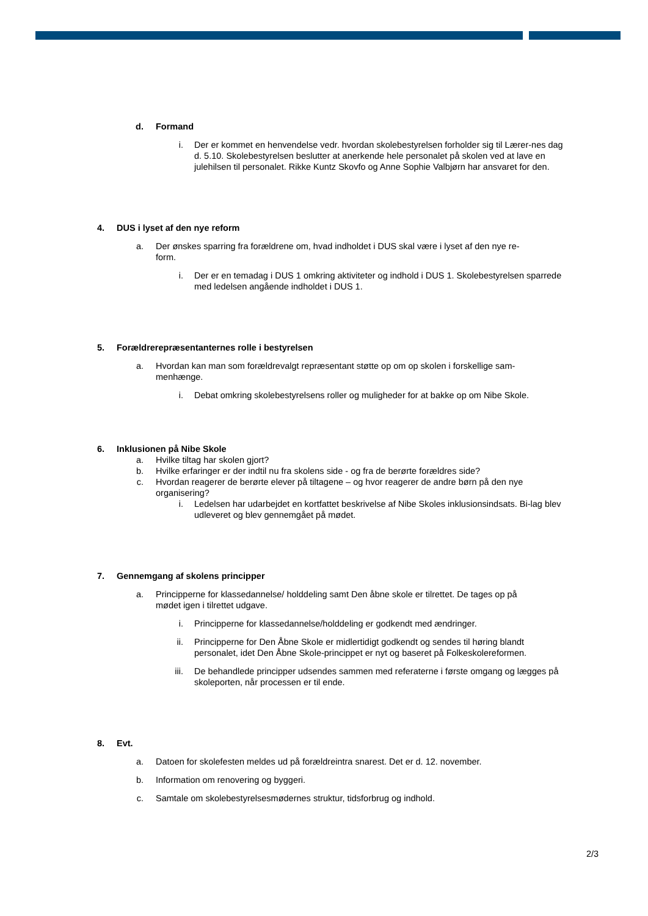d. Formand
i. Der er kommet en henvendelse vedr. hvordan skolebestyrelsen forholder sig til Lærer-nes dag d. 5.10. Skolebestyrelsen beslutter at anerkende hele personalet på skolen ved at lave en julehilsen til personalet. Rikke Kuntz Skovfo og Anne Sophie Valbjørn har ansvaret for den.
4. DUS i lyset af den nye reform
a. Der ønskes sparring fra forældrene om, hvad indholdet i DUS skal være i lyset af den nye re-form.
i. Der er en temadag i DUS 1 omkring aktiviteter og indhold i DUS 1. Skolebestyrelsen sparrede med ledelsen angående indholdet i DUS 1.
5. Forældrerepræsentanternes rolle i bestyrelsen
a. Hvordan kan man som forældrevalgt repræsentant støtte op om op skolen i forskellige sam-menhænge.
i. Debat omkring skolebestyrelsens roller og muligheder for at bakke op om Nibe Skole.
6. Inklusionen på Nibe Skole
a. Hvilke tiltag har skolen gjort?
b. Hvilke erfaringer er der indtil nu fra skolens side - og fra de berørte forældres side?
c. Hvordan reagerer de berørte elever på tiltagene – og hvor reagerer de andre børn på den nye organisering?
i. Ledelsen har udarbejdet en kortfattet beskrivelse af Nibe Skoles inklusionsindsats. Bi-lag blev udleveret og blev gennemgået på mødet.
7. Gennemgang af skolens principper
a. Principperne for klassedannelse/ holddeling samt Den åbne skole er tilrettet. De tages op på mødet igen i tilrettet udgave.
i. Principperne for klassedannelse/holddeling er godkendt med ændringer.
ii. Principperne for Den Åbne Skole er midlertidigt godkendt og sendes til høring blandt personalet, idet Den Åbne Skole-princippet er nyt og baseret på Folkeskolereformen.
iii. De behandlede principper udsendes sammen med referaterne i første omgang og lægges på skoleporten, når processen er til ende.
8. Evt.
a. Datoen for skolefesten meldes ud på forældreintra snarest. Det er d. 12. november.
b. Information om renovering og byggeri.
c. Samtale om skolebestyrelsesmødernes struktur, tidsforbrug og indhold.
2/3